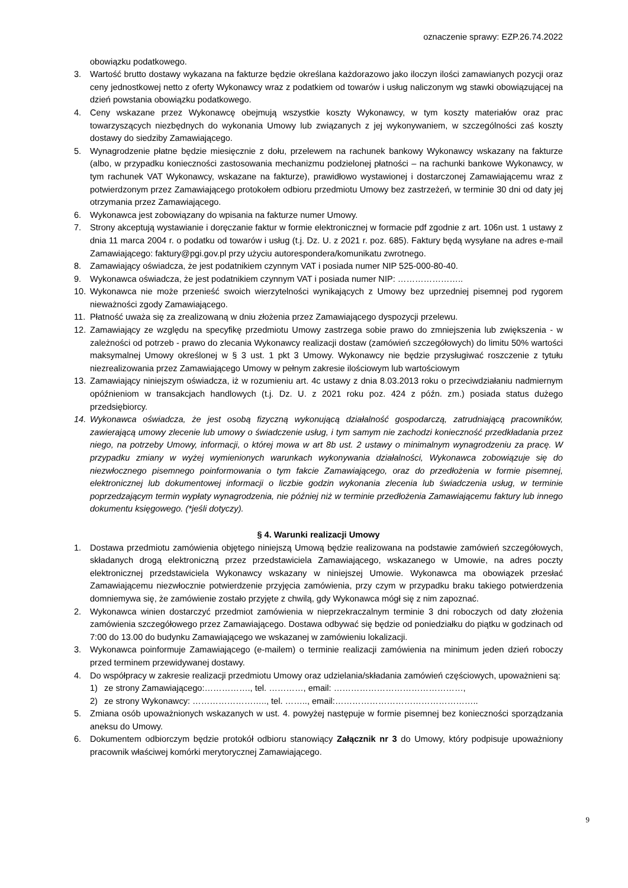oznaczenie sprawy: EZP.26.74.2022
obowiązku podatkowego.
3. Wartość brutto dostawy wykazana na fakturze będzie określana każdorazowo jako iloczyn ilości zamawianych pozycji oraz ceny jednostkowej netto z oferty Wykonawcy wraz z podatkiem od towarów i usług naliczonym wg stawki obowiązującej na dzień powstania obowiązku podatkowego.
4. Ceny wskazane przez Wykonawcę obejmują wszystkie koszty Wykonawcy, w tym koszty materiałów oraz prac towarzyszących niezbędnych do wykonania Umowy lub związanych z jej wykonywaniem, w szczególności zaś koszty dostawy do siedziby Zamawiającego.
5. Wynagrodzenie płatne będzie miesięcznie z dołu, przelewem na rachunek bankowy Wykonawcy wskazany na fakturze (albo, w przypadku konieczności zastosowania mechanizmu podzielonej płatności – na rachunki bankowe Wykonawcy, w tym rachunek VAT Wykonawcy, wskazane na fakturze), prawidłowo wystawionej i dostarczonej Zamawiającemu wraz z potwierdzonym przez Zamawiającego protokołem odbioru przedmiotu Umowy bez zastrzeżeń, w terminie 30 dni od daty jej otrzymania przez Zamawiającego.
6. Wykonawca jest zobowiązany do wpisania na fakturze numer Umowy.
7. Strony akceptują wystawianie i doręczanie faktur w formie elektronicznej w formacie pdf zgodnie z art. 106n ust. 1 ustawy z dnia 11 marca 2004 r. o podatku od towarów i usług (t.j. Dz. U. z 2021 r. poz. 685). Faktury będą wysyłane na adres e-mail Zamawiającego: faktury@pgi.gov.pl przy użyciu autorespondera/komunikatu zwrotnego.
8. Zamawiający oświadcza, że jest podatnikiem czynnym VAT i posiada numer NIP 525-000-80-40.
9. Wykonawca oświadcza, że jest podatnikiem czynnym VAT i posiada numer NIP: …………………..
10. Wykonawca nie może przenieść swoich wierzytelności wynikających z Umowy bez uprzedniej pisemnej pod rygorem nieważności zgody Zamawiającego.
11. Płatność uważa się za zrealizowaną w dniu złożenia przez Zamawiającego dyspozycji przelewu.
12. Zamawiający ze względu na specyfikę przedmiotu Umowy zastrzega sobie prawo do zmniejszenia lub zwiększenia - w zależności od potrzeb - prawo do zlecania Wykonawcy realizacji dostaw (zamówień szczegółowych) do limitu 50% wartości maksymalnej Umowy określonej w § 3 ust. 1 pkt 3 Umowy. Wykonawcy nie będzie przysługiwać roszczenie z tytułu niezrealizowania przez Zamawiającego Umowy w pełnym zakresie ilościowym lub wartościowym
13. Zamawiający niniejszym oświadcza, iż w rozumieniu art. 4c ustawy z dnia 8.03.2013 roku o przeciwdziałaniu nadmiernym opóźnieniom w transakcjach handlowych (t.j. Dz. U. z 2021 roku poz. 424 z późn. zm.) posiada status dużego przedsiębiorcy.
14. Wykonawca oświadcza, że jest osobą fizyczną wykonującą działalność gospodarczą, zatrudniającą pracowników, zawierającą umowy zlecenie lub umowy o świadczenie usług, i tym samym nie zachodzi konieczność przedkładania przez niego, na potrzeby Umowy, informacji, o której mowa w art 8b ust. 2 ustawy o minimalnym wynagrodzeniu za pracę. W przypadku zmiany w wyżej wymienionych warunkach wykonywania działalności, Wykonawca zobowiązuje się do niezwłocznego pisemnego poinformowania o tym fakcie Zamawiającego, oraz do przedłożenia w formie pisemnej, elektronicznej lub dokumentowej informacji o liczbie godzin wykonania zlecenia lub świadczenia usług, w terminie poprzedzającym termin wypłaty wynagrodzenia, nie później niż w terminie przedłożenia Zamawiającemu faktury lub innego dokumentu księgowego. (*jeśli dotyczy).
§ 4. Warunki realizacji Umowy
1. Dostawa przedmiotu zamówienia objętego niniejszą Umową będzie realizowana na podstawie zamówień szczegółowych, składanych drogą elektroniczną przez przedstawiciela Zamawiającego, wskazanego w Umowie, na adres poczty elektronicznej przedstawiciela Wykonawcy wskazany w niniejszej Umowie. Wykonawca ma obowiązek przesłać Zamawiającemu niezwłocznie potwierdzenie przyjęcia zamówienia, przy czym w przypadku braku takiego potwierdzenia domniemywa się, że zamówienie zostało przyjęte z chwilą, gdy Wykonawca mógł się z nim zapoznać.
2. Wykonawca winien dostarczyć przedmiot zamówienia w nieprzekraczalnym terminie 3 dni roboczych od daty złożenia zamówienia szczegółowego przez Zamawiającego. Dostawa odbywać się będzie od poniedziałku do piątku w godzinach od 7:00 do 13.00 do budynku Zamawiającego we wskazanej w zamówieniu lokalizacji.
3. Wykonawca poinformuje Zamawiającego (e-mailem) o terminie realizacji zamówienia na minimum jeden dzień roboczy przed terminem przewidywanej dostawy.
4. Do współpracy w zakresie realizacji przedmiotu Umowy oraz udzielania/składania zamówień częściowych, upoważnieni są:
1) ze strony Zamawiającego:……………., tel. …………, email: ………………………………………,
2) ze strony Wykonawcy: …………………….., tel. …….., email:…………………………………………..
5. Zmiana osób upoważnionych wskazanych w ust. 4. powyżej następuje w formie pisemnej bez konieczności sporządzania aneksu do Umowy.
6. Dokumentem odbiorczym będzie protokół odbioru stanowiący Załącznik nr 3 do Umowy, który podpisuje upoważniony pracownik właściwej komórki merytorycznej Zamawiającego.
9